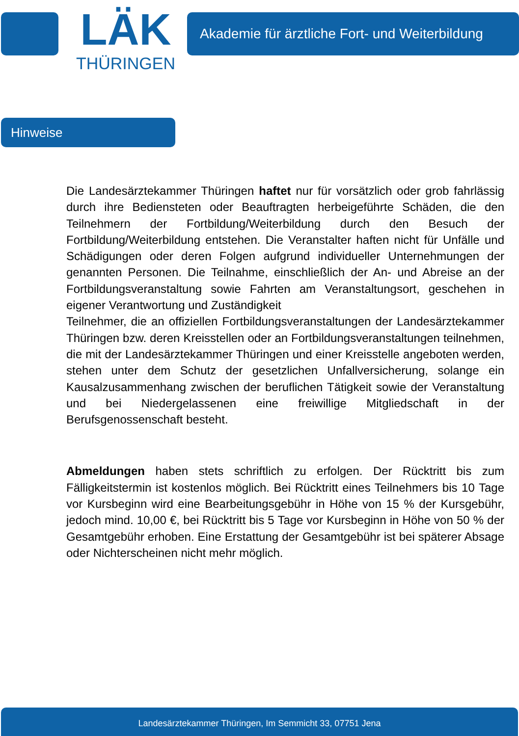LÄK
THÜRINGEN
Akademie für ärztliche Fort- und Weiterbildung
Hinweise
Die Landesärztekammer Thüringen haftet nur für vorsätzlich oder grob fahrlässig durch ihre Bediensteten oder Beauftragten herbeigeführte Schäden, die den Teilnehmern der Fortbildung/Weiterbildung durch den Besuch der Fortbildung/Weiterbildung entstehen. Die Veranstalter haften nicht für Unfälle und Schädigungen oder deren Folgen aufgrund individueller Unternehmungen der genannten Personen. Die Teilnahme, einschließlich der An- und Abreise an der Fortbildungsveranstaltung sowie Fahrten am Veranstaltungsort, geschehen in eigener Verantwortung und Zuständigkeit
Teilnehmer, die an offiziellen Fortbildungsveranstaltungen der Landesärztekammer Thüringen bzw. deren Kreisstellen oder an Fortbildungsveranstaltungen teilnehmen, die mit der Landesärztekammer Thüringen und einer Kreisstelle angeboten werden, stehen unter dem Schutz der gesetzlichen Unfallversicherung, solange ein Kausalzusammenhang zwischen der beruflichen Tätigkeit sowie der Veranstaltung und bei Niedergelassenen eine freiwillige Mitgliedschaft in der Berufsgenossenschaft besteht.
Abmeldungen haben stets schriftlich zu erfolgen. Der Rücktritt bis zum Fälligkeitstermin ist kostenlos möglich. Bei Rücktritt eines Teilnehmers bis 10 Tage vor Kursbeginn wird eine Bearbeitungsgebühr in Höhe von 15 % der Kursgebühr, jedoch mind. 10,00 €, bei Rücktritt bis 5 Tage vor Kursbeginn in Höhe von 50 % der Gesamtgebühr erhoben. Eine Erstattung der Gesamtgebühr ist bei späterer Absage oder Nichterscheinen nicht mehr möglich.
Landesärztekammer Thüringen, Im Semmicht 33, 07751 Jena